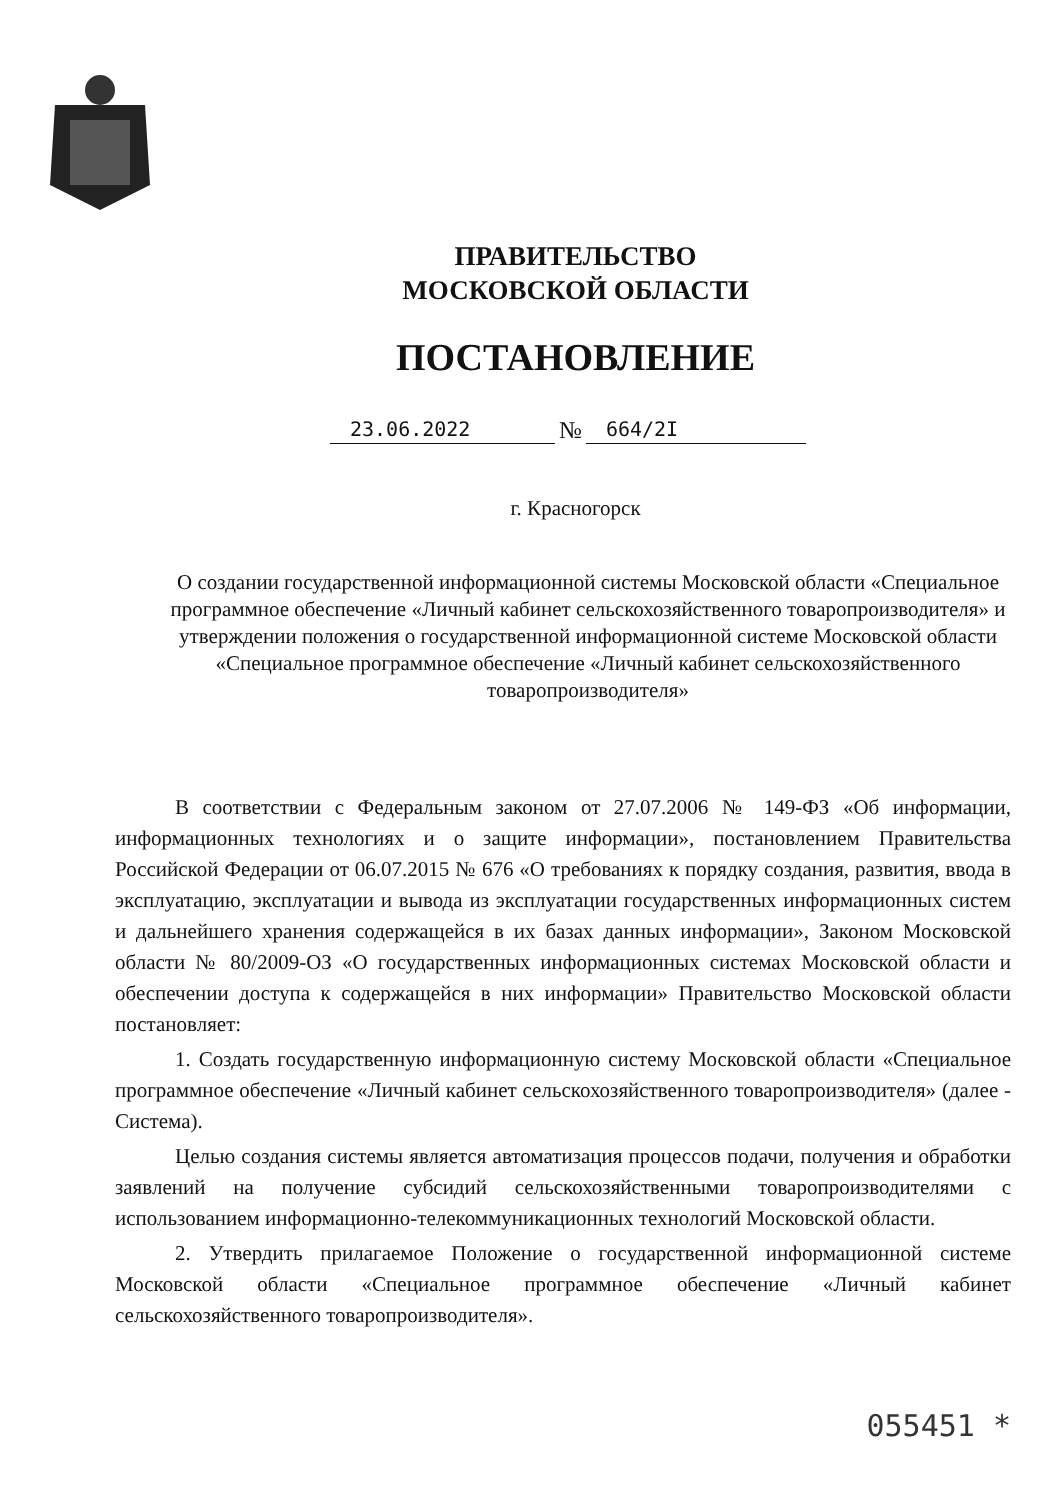ПРАВИТЕЛЬСТВО
МОСКОВСКОЙ ОБЛАСТИ
ПОСТАНОВЛЕНИЕ
23.06.2022 № 664/2I
г. Красногорск
О создании государственной информационной системы Московской области «Специальное программное обеспечение «Личный кабинет сельскохозяйственного товаропроизводителя» и утверждении положения о государственной информационной системе Московской области «Специальное программное обеспечение «Личный кабинет сельскохозяйственного товаропроизводителя»
В соответствии с Федеральным законом от 27.07.2006 № 149-ФЗ «Об информации, информационных технологиях и о защите информации», постановлением Правительства Российской Федерации от 06.07.2015 № 676 «О требованиях к порядку создания, развития, ввода в эксплуатацию, эксплуатации и вывода из эксплуатации государственных информационных систем и дальнейшего хранения содержащейся в их базах данных информации», Законом Московской области № 80/2009-ОЗ «О государственных информационных системах Московской области и обеспечении доступа к содержащейся в них информации» Правительство Московской области постановляет:
1. Создать государственную информационную систему Московской области «Специальное программное обеспечение «Личный кабинет сельскохозяйственного товаропроизводителя» (далее - Система).
Целью создания системы является автоматизация процессов подачи, получения и обработки заявлений на получение субсидий сельскохозяйственными товаропроизводителями с использованием информационно-телекоммуникационных технологий Московской области.
2. Утвердить прилагаемое Положение о государственной информационной системе Московской области «Специальное программное обеспечение «Личный кабинет сельскохозяйственного товаропроизводителя».
055451 *